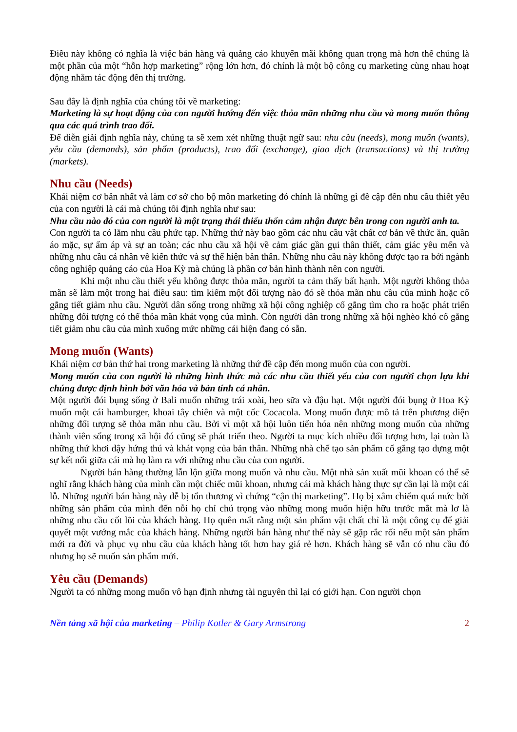Điều này không có nghĩa là việc bán hàng và quảng cáo khuyến mãi không quan trọng mà hơn thế chúng là một phần của một “hỗn hợp marketing” rộng lớn hơn, đó chính là một bộ công cụ marketing cùng nhau hoạt động nhằm tác động đến thị trường.
Sau đây là định nghĩa của chúng tôi về marketing:
Marketing là sự hoạt động của con người hướng đến việc thỏa mãn những nhu cầu và mong muốn thông qua các quá trình trao đổi.
Để diễn giải định nghĩa này, chúng ta sẽ xem xét những thuật ngữ sau: nhu cầu (needs), mong muốn (wants), yêu cầu (demands), sản phẩm (products), trao đổi (exchange), giao dịch (transactions) và thị trường (markets).
Nhu cầu (Needs)
Khái niệm cơ bản nhất và làm cơ sở cho bộ môn marketing đó chính là những gì đề cập đến nhu cầu thiết yếu của con người là cái mà chúng tôi định nghĩa như sau:
Nhu cầu nào đó của con người là một trạng thái thiếu thốn cảm nhận được bên trong con người anh ta.
Con người ta có lắm nhu cầu phức tạp. Những thứ này bao gồm các nhu cầu vật chất cơ bản về thức ăn, quần áo mặc, sự ấm áp và sự an toàn; các nhu cầu xã hội về cảm giác gần gụi thân thiết, cảm giác yêu mến và những nhu cầu cá nhân về kiến thức và sự thể hiện bản thân. Những nhu cầu này không được tạo ra bởi ngành công nghiệp quảng cáo của Hoa Kỳ mà chúng là phần cơ bản hình thành nên con người.
Khi một nhu cầu thiết yếu không được thỏa mãn, người ta cảm thấy bất hạnh. Một người không thỏa mãn sẽ làm một trong hai điều sau: tìm kiếm một đối tượng nào đó sẽ thỏa mãn nhu cầu của mình hoặc cố gắng tiết giảm nhu cầu. Người dân sống trong những xã hội công nghiệp cố gắng tìm cho ra hoặc phát triển những đối tượng có thể thỏa mãn khát vọng của mình. Còn người dân trong những xã hội nghèo khó cố gắng tiết giảm nhu cầu của mình xuống mức những cái hiện đang có sẵn.
Mong muốn (Wants)
Khái niệm cơ bản thứ hai trong marketing là những thứ đề cập đến mong muốn của con người.
Mong muốn của con người là những hình thức mà các nhu cầu thiết yếu của con người chọn lựa khi chúng được định hình bởi văn hóa và bản tính cá nhân.
Một người đói bụng sống ở Bali muốn những trái xoài, heo sữa và đậu hạt. Một người đói bụng ở Hoa Kỳ muốn một cái hamburger, khoai tây chiên và một cốc Cocacola. Mong muốn được mô tả trên phương diện những đối tượng sẽ thỏa mãn nhu cầu. Bởi vì một xã hội luôn tiến hóa nên những mong muốn của những thành viên sống trong xã hội đó cũng sẽ phát triển theo. Người ta mục kích nhiều đối tượng hơn, lại toàn là những thứ khơi dậy hứng thú và khát vọng của bản thân. Những nhà chế tạo sản phẩm cố gắng tạo dựng một sự kết nối giữa cái mà họ làm ra với những nhu cầu của con người.
Người bán hàng thường lẫn lộn giữa mong muốn và nhu cầu. Một nhà sản xuất mũi khoan có thể sẽ nghĩ rằng khách hàng của mình cần một chiếc mũi khoan, nhưng cái mà khách hàng thực sự cần lại là một cái lỗ. Những người bán hàng này dễ bị tổn thương vì chứng “cận thị marketing”. Họ bị xâm chiếm quá mức bởi những sản phẩm của mình đến nỗi họ chỉ chú trọng vào những mong muốn hiện hữu trước mắt mà lơ là những nhu cầu cốt lõi của khách hàng. Họ quên mất rằng một sản phẩm vật chất chỉ là một công cụ để giải quyết một vướng mắc của khách hàng. Những người bán hàng như thế này sẽ gặp rắc rối nếu một sản phẩm mới ra đời và phục vụ nhu cầu của khách hàng tốt hơn hay giá rẻ hơn. Khách hàng sẽ vẫn có nhu cầu đó nhưng họ sẽ muốn sản phẩm mới.
Yêu cầu (Demands)
Người ta có những mong muốn vô hạn định nhưng tài nguyên thì lại có giới hạn. Con người chọn
Nền tảng xã hội của marketing – Philip Kotler & Gary Armstrong 2